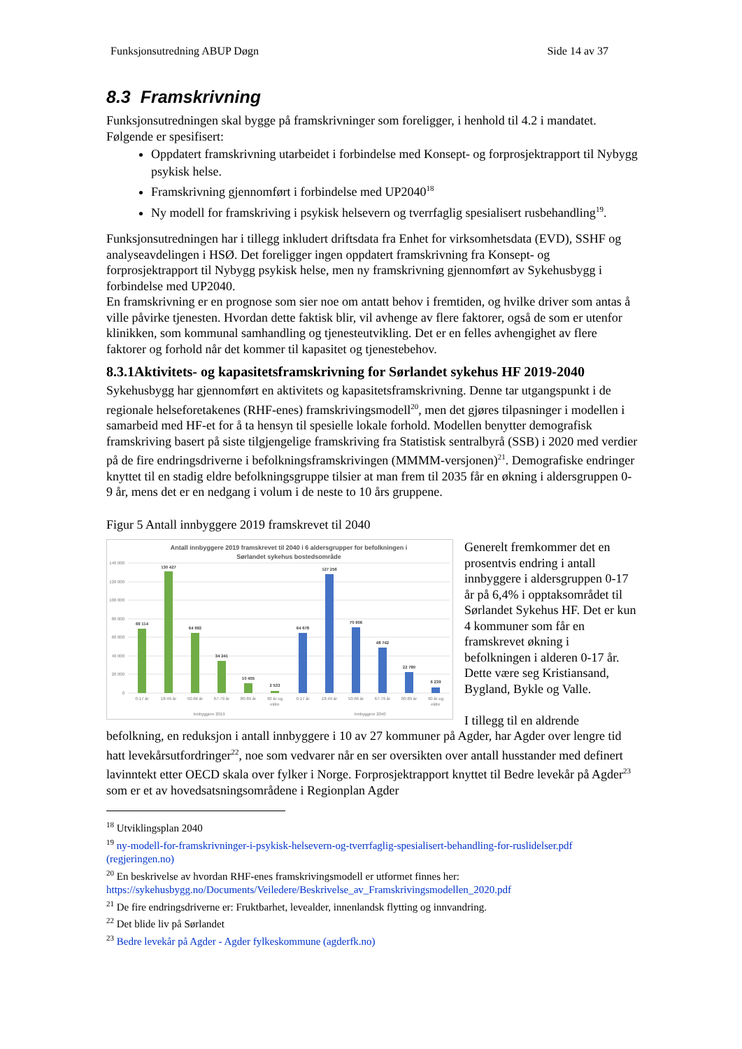Funksjonsutredning ABUP Døgn Side 14 av 37
8.3 Framskrivning
Funksjonsutredningen skal bygge på framskrivninger som foreligger, i henhold til 4.2 i mandatet. Følgende er spesifisert:
Oppdatert framskrivning utarbeidet i forbindelse med Konsept- og forprosjektrapport til Nybygg psykisk helse.
Framskrivning gjennomført i forbindelse med UP2040<sup>18</sup>
Ny modell for framskriving i psykisk helsevern og tverrfaglig spesialisert rusbehandling<sup>19</sup>.
Funksjonsutredningen har i tillegg inkludert driftsdata fra Enhet for virksomhetsdata (EVD), SSHF og analyseavdelingen i HSØ. Det foreligger ingen oppdatert framskrivning fra Konsept- og forprosjektrapport til Nybygg psykisk helse, men ny framskrivning gjennomført av Sykehusbygg i forbindelse med UP2040.
En framskrivning er en prognose som sier noe om antatt behov i fremtiden, og hvilke driver som antas å ville påvirke tjenesten. Hvordan dette faktisk blir, vil avhenge av flere faktorer, også de som er utenfor klinikken, som kommunal samhandling og tjenesteutvikling. Det er en felles avhengighet av flere faktorer og forhold når det kommer til kapasitet og tjenestebehov.
8.3.1Aktivitets- og kapasitetsframskrivning for Sørlandet sykehus HF 2019-2040
Sykehusbygg har gjennomført en aktivitets og kapasitetsframskrivning. Denne tar utgangspunkt i de regionale helseforetakenes (RHF-enes) framskrivingsmodell<sup>20</sup>, men det gjøres tilpasninger i modellen i samarbeid med HF-et for å ta hensyn til spesielle lokale forhold. Modellen benytter demografisk framskriving basert på siste tilgjengelige framskriving fra Statistisk sentralbyrå (SSB) i 2020 med verdier på de fire endringsdriverne i befolkningsframskrivingen (MMMM-versjonen)<sup>21</sup>. Demografiske endringer knyttet til en stadig eldre befolkningsgruppe tilsier at man frem til 2035 får en økning i aldersgruppen 0-9 år, mens det er en nedgang i volum i de neste to 10 års gruppene.
Figur 5 Antall innbyggere 2019 framskrevet til 2040
Antall innbyggere 2019 framskrevet til 2040 i 6 aldersgrupper for befolkningen i
Sørlandet sykehus bostedsområde
140 000
120 000
100 000
80 000
60 000
40 000
20 000
0
69 114
130 427
64 992
34 241
10 455
2 533
64 678
127 256
70 606
48 742
22 780
6 239
0-17 år
18-49 år
50-66 år
67-79 år
80-89 år
90 år og
eldre
0-17 år
18-49 år
50-66 år
67-79 år
80-89 år
90 år og
eldre
Innbyggere 2019
Innbyggere 2040
Generelt fremkommer det en prosentvis endring i antall innbyggere i aldersgruppen 0-17 år på 6,4% i opptaksområdet til Sørlandet Sykehus HF. Det er kun 4 kommuner som får en framskrevet økning i befolkningen i alderen 0-17 år. Dette være seg Kristiansand, Bygland, Bykle og Valle.
I tillegg til en aldrende
befolkning, en reduksjon i antall innbyggere i 10 av 27 kommuner på Agder, har Agder over lengre tid hatt levekårsutfordringer<sup>22</sup>, noe som vedvarer når en ser oversikten over antall husstander med definert lavinntekt etter OECD skala over fylker i Norge. Forprosjektrapport knyttet til Bedre levekår på Agder<sup>23</sup> som er et av hovedsatsningsområdene i Regionplan Agder
<sup>18</sup> Utviklingsplan 2040
<sup>19</sup> ny-modell-for-framskrivninger-i-psykisk-helsevern-og-tverrfaglig-spesialisert-behandling-for-ruslidelser.pdf (regjeringen.no)
<sup>20</sup> En beskrivelse av hvordan RHF-enes framskrivingsmodell er utformet finnes her: https://sykehusbygg.no/Documents/Veiledere/Beskrivelse_av_Framskrivingsmodellen_2020.pdf
<sup>21</sup> De fire endringsdriverne er: Fruktbarhet, levealder, innenlandsk flytting og innvandring.
<sup>22</sup> Det blide liv på Sørlandet
<sup>23</sup> Bedre levekår på Agder - Agder fylkeskommune (agderfk.no)